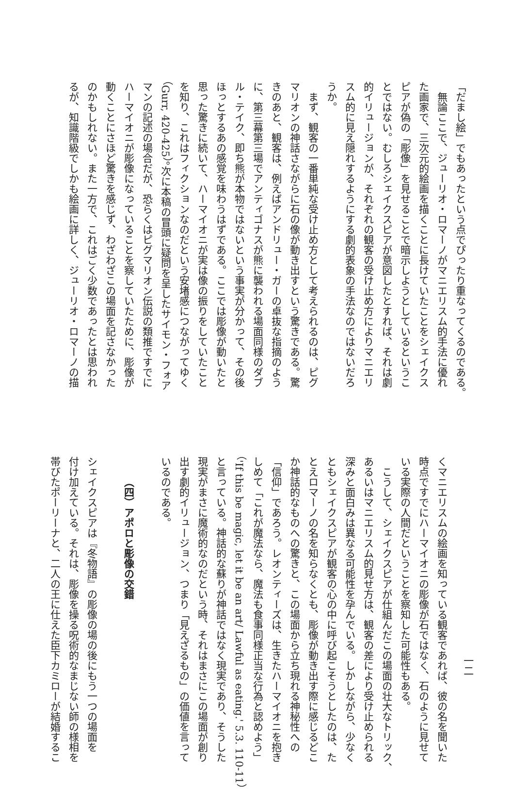「だまし絵」でもあったという点でぴったり重なってくるのである。
　無論ここで、ジューリオ・ロマーノがマニエリスム的手法に優れ
た画家で、三次元的絵画を描くことに長けていたことをシェイクス
ピアが偽の「彫像」を見せることで暗示しようとしているというこ
とではない。むしろシェイクスピアが意図したとすれば、それは劇
的イリュージョンが、それぞれの観客の受け止め方によりマニエリ
スム的に見え隠れするようにする劇的表象の手法なのではないだろ
うか。
　まず、観客の一番単純な受け止め方として考えられるのは、ピグ
マリオンの神話さながらに石の像が動き出すという驚きである。驚
きのあと、観客は、例えばアンドリュー・ガーの卓抜な指摘のよう
に、第三幕第三場でアンティゴナスが熊に襲われる場面同様のダブ
ル・テイク、即ち熊が本物ではないという事実が分かって、その後
ほっとするあの感覚を味わうはずである。ここでは彫像が動いたと
思った驚きに続いて、ハーマイオニが実は像の振りをしていたこと
を知り、これはフィクションなのだという安堵感につながってゆく
（Gurr, 420-425）。次に本稿の冒頭に疑問を呈したサイモン・フォア
マンの記述の場合だが、恐らくはピグマリオン伝説の類推ですでに
ハーマイオニが彫像になっていることを察していたために、彫像が
動くことにさほど驚きを感じず、わざわざこの場面を記さなかった
のかもしれない。また一方で、これはごく少数であったとは思われ
るが、知識階級でしかも絵画に詳しく、ジューリオ・ロマーノの描
一二
くマニエリスムの絵画を知っている観客であれば、彼の名を聞いた
時点ですでにハーマイオニの彫像が石ではなく、石のように見せて
いる実際の人間だということを察知した可能性もある。
　こうして、シェイクスピアが仕組んだこの場面の壮大なトリック、
あるいはマニエリスム的見せ方は、観客の差により受け止められる
深みと面白みは異なる可能性を孕んでいる。しかしながら、少なく
ともシェイクスピアが観客の心の中に呼び起こそうとしたのは、た
とえロマーノの名を知らなくとも、彫像が動き出す際に感じるどこ
か神話的なものへの驚きと、この場面から立ち現れる神秘性への
「信仰」であろう。レオンティーズは、生きたハーマイオニを抱き
しめて「これが魔法なら、魔法も食事同様正当な行為と認めよう」
（'If this be magic, let it be an art/ Lawful as eating.' 5.3. 110-11）
と言っている。神話的な蘇りが神話ではなく現実であり、そうした
現実がまさに魔術的なのだという時、それはまさにこの場面が創り
出す劇的イリュージョン、つまり「見えざるもの」の価値を言って
いるのである。
（四）アポロと彫像の交錯
シェイクスピアは『冬物語』の彫像の場の後にもう一つの場面を
付け加えている。それは、彫像を操る呪術的なまじない師の様相を
帯びたポーリーナと、二人の王に仕えた臣下カミローが結婚するこ